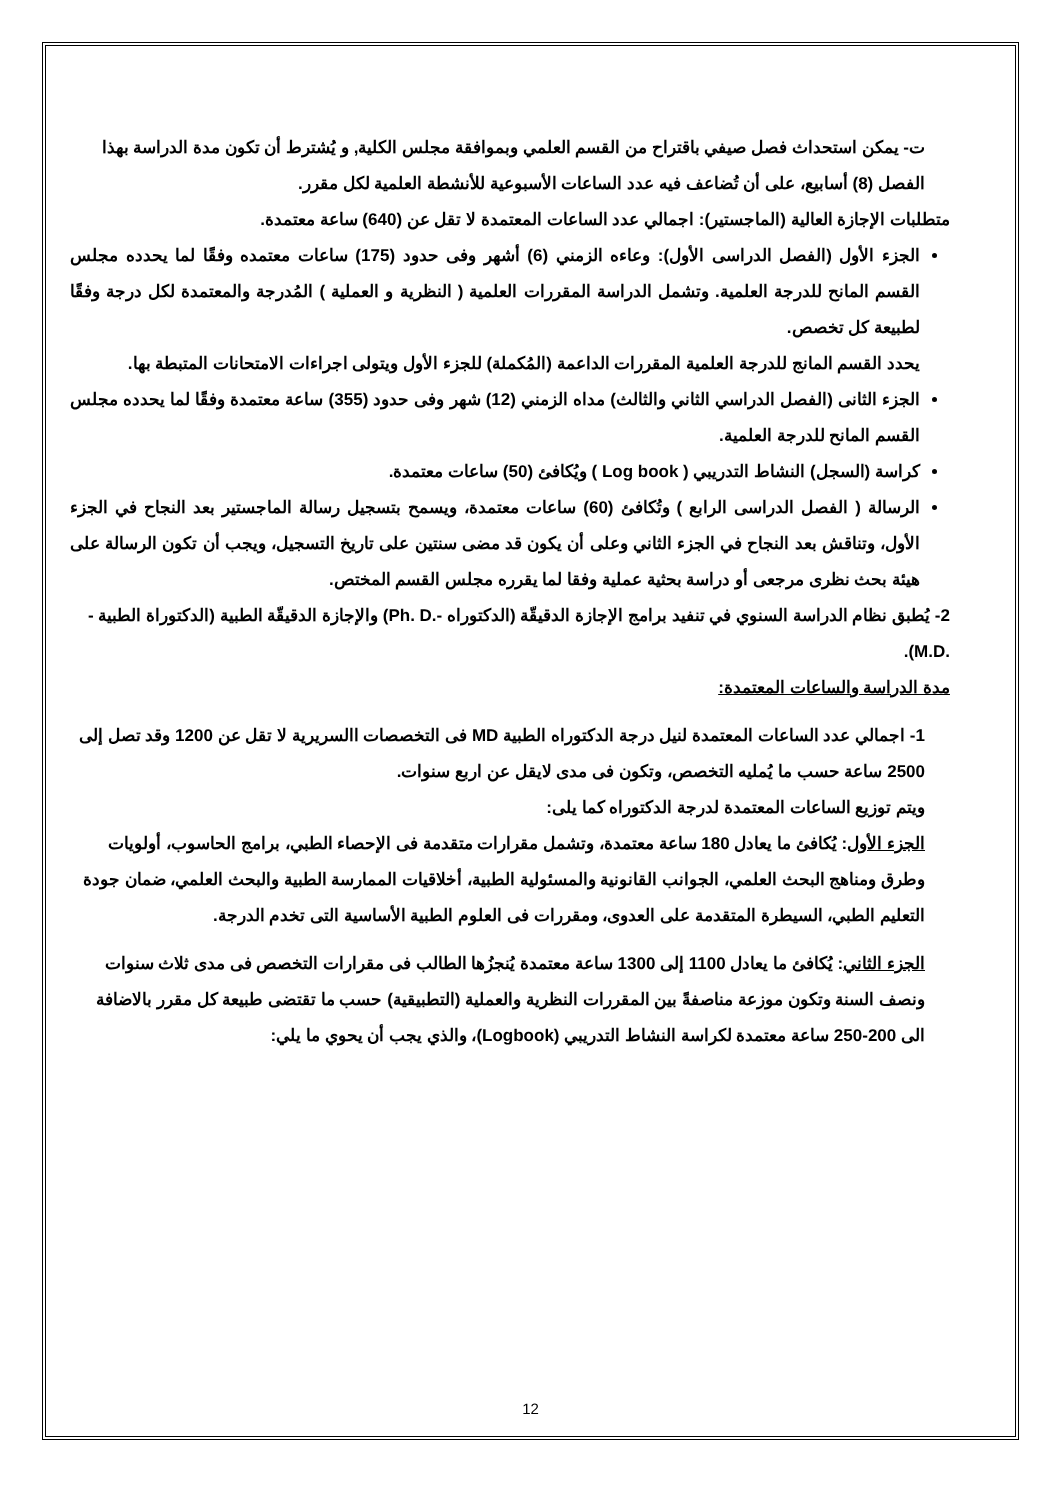ت- يمكن استحداث فصل صيفي باقتراح من القسم العلمي وبموافقة مجلس الكلية, و يُشترط أن تكون مدة الدراسة بهذا الفصل (8) أسابيع، على أن تُضاعف فيه عدد الساعات الأسبوعية للأنشطة العلمية لكل مقرر.
متطلبات الإجازة العالية (الماجستير): اجمالي عدد الساعات المعتمدة لا تقل عن (640) ساعة معتمدة.
الجزء الأول (الفصل الدراسى الأول): وعاءه الزمني (6) أشهر وفى حدود (175) ساعات معتمده وفقًا لما يحدده مجلس القسم المانح للدرجة العلمية. وتشمل الدراسة المقررات العلمية ( النظرية و العملية ) المُدرجة والمعتمدة لكل درجة وفقًا لطبيعة كل تخصص.
يحدد القسم المانج للدرجة العلمية المقررات الداعمة (المُكملة) للجزء الأول ويتولى اجراءات الامتحانات المتبطة بها.
الجزء الثانى (الفصل الدراسي الثاني والثالث) مداه الزمني (12) شهر وفى حدود (355) ساعة معتمدة وفقًا لما يحدده مجلس القسم المانح للدرجة العلمية.
كراسة (السجل) النشاط التدريبي ( Log book ) ويُكافئ (50) ساعات معتمدة.
الرسالة ( الفصل الدراسى الرابع ) وتُكافئ (60) ساعات معتمدة، ويسمح بتسجيل رسالة الماجستير بعد النجاح في الجزء الأول، وتناقش بعد النجاح في الجزء الثاني وعلى أن يكون قد مضى سنتين على تاريخ التسجيل، ويجب أن تكون الرسالة على هيئة بحث نظرى مرجعى أو دراسة بحثية عملية وفقا لما يقرره مجلس القسم المختص.
2- يُطبق نظام الدراسة السنوي في تنفيد برامج الإجازة الدقيقّة (الدكتوراه -.Ph. D) والإجازة الدقيقّة الطبية (الدكتوراة الطبية - .M.D).
مدة الدراسة والساعات المعتمدة:
1- اجمالي عدد الساعات المعتمدة لنيل درجة الدكتوراه الطبية MD فى التخصصات االسريرية لا تقل عن 1200 وقد تصل إلى 2500 ساعة حسب ما يُمليه التخصص، وتكون فى مدى لايقل عن اربع سنوات.
ويتم توزيع الساعات المعتمدة لدرجة الدكتوراه كما يلى:
الجزء الأول: يُكافئ ما يعادل 180 ساعة معتمدة، وتشمل مقرارات متقدمة فى الإحصاء الطبي، برامج الحاسوب، أولويات وطرق ومناهج البحث العلمي، الجوانب القانونية والمسئولية الطبية، أخلاقيات الممارسة الطبية والبحث العلمي، ضمان جودة التعليم الطبي، السيطرة المتقدمة على العدوى، ومقررات فى العلوم الطبية الأساسية التى تخدم الدرجة.
الجزء الثاني: يُكافئ ما يعادل 1100 إلى 1300 ساعة معتمدة يُنجزُها الطالب فى مقرارات التخصص فى مدى ثلاث سنوات ونصف السنة وتكون موزعة مناصفةً بين المقررات النظرية والعملية (التطبيقية) حسب ما تقتضى طبيعة كل مقرر بالاضافة الى 200-250 ساعة معتمدة لكراسة النشاط التدريبي (Logbook)، والذي يجب أن يحوي ما يلي:
12